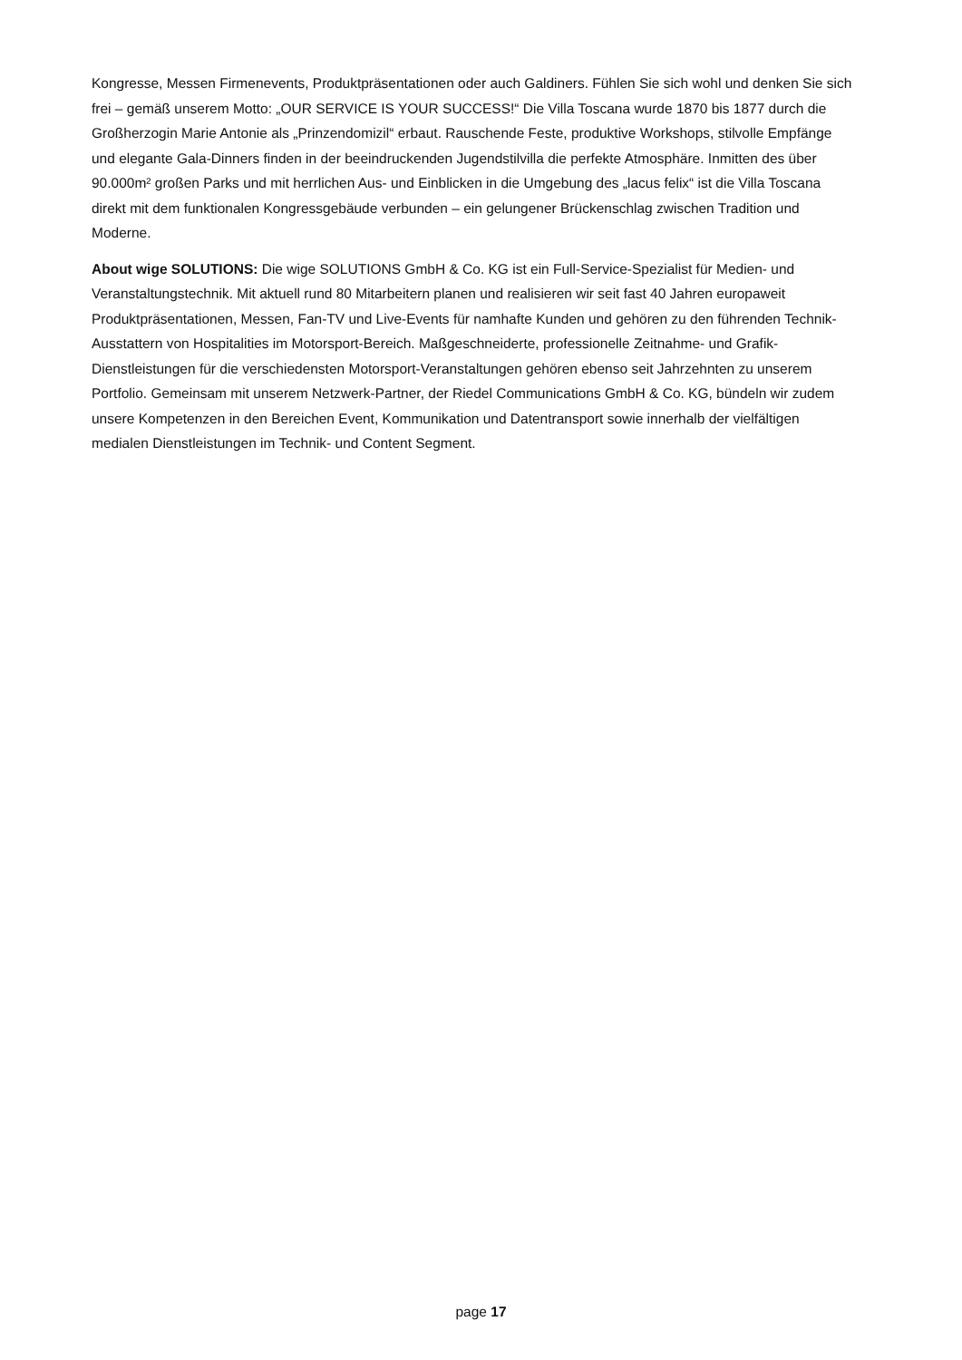Kongresse, Messen Firmenevents, Produktpräsentationen oder auch Galdiners. Fühlen Sie sich wohl und denken Sie sich frei – gemäß unserem Motto: „OUR SERVICE IS YOUR SUCCESS!“ Die Villa Toscana wurde 1870 bis 1877 durch die Großherzogin Marie Antonie als „Prinzendomizil“ erbaut. Rauschende Feste, produktive Workshops, stilvolle Empfänge und elegante Gala-Dinners finden in der beeindruckenden Jugendstilvilla die perfekte Atmosphäre. Inmitten des über 90.000m² großen Parks und mit herrlichen Aus- und Einblicken in die Umgebung des „lacus felix“ ist die Villa Toscana direkt mit dem funktionalen Kongressgebäude verbunden – ein gelungener Brückenschlag zwischen Tradition und Moderne.
About wige SOLUTIONS: Die wige SOLUTIONS GmbH & Co. KG ist ein Full-Service-Spezialist für Medien- und Veranstaltungstechnik. Mit aktuell rund 80 Mitarbeitern planen und realisieren wir seit fast 40 Jahren europaweit Produktpräsentationen, Messen, Fan-TV und Live-Events für namhafte Kunden und gehören zu den führenden Technik-Ausstattern von Hospitalities im Motorsport-Bereich. Maßgeschneiderte, professionelle Zeitnahme- und Grafik-Dienstleistungen für die verschiedensten Motorsport-Veranstaltungen gehören ebenso seit Jahrzehnten zu unserem Portfolio. Gemeinsam mit unserem Netzwerk-Partner, der Riedel Communications GmbH & Co. KG, bündeln wir zudem unsere Kompetenzen in den Bereichen Event, Kommunikation und Datentransport sowie innerhalb der vielfältigen medialen Dienstleistungen im Technik- und Content Segment.
page 17